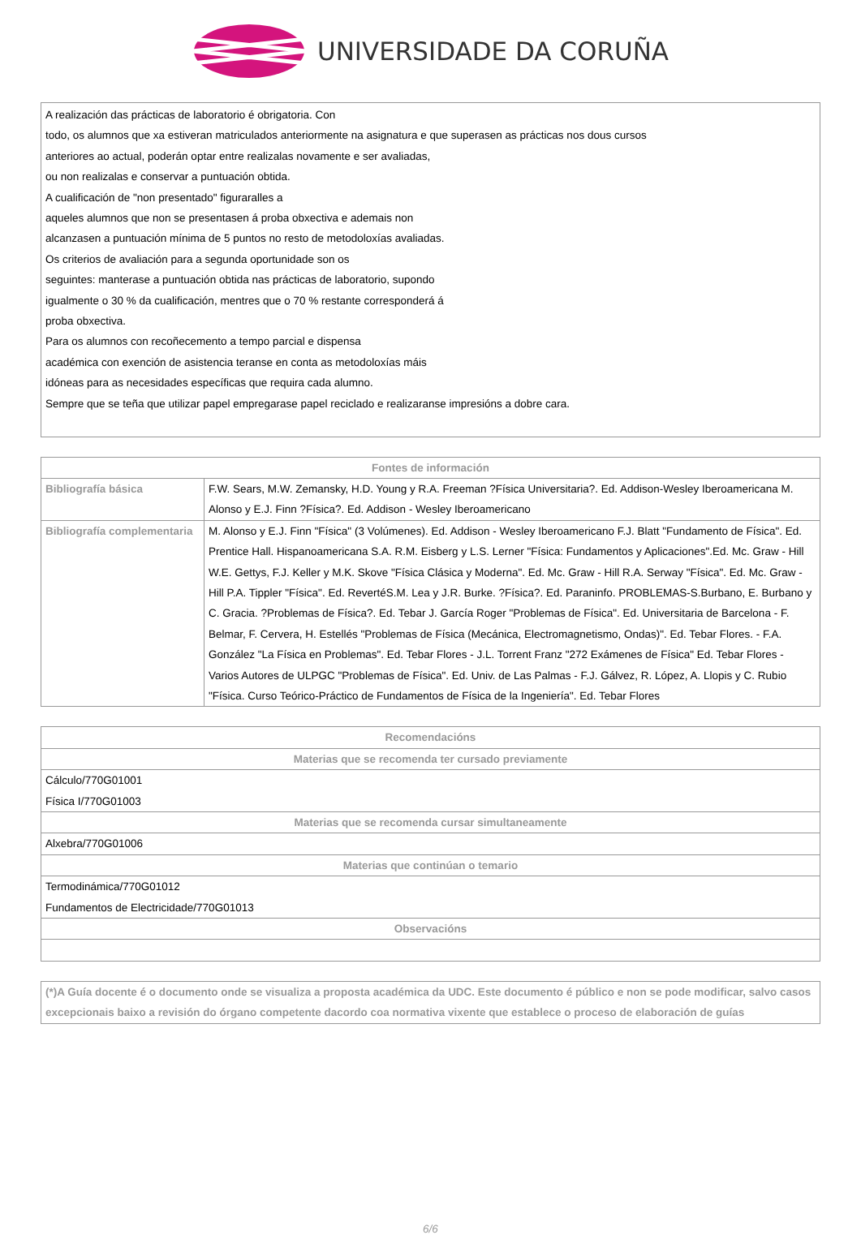UNIVERSIDADE DA CORUÑA
A realización das prácticas de laboratorio é obrigatoria. Con
todo, os alumnos que xa estiveran matriculados anteriormente na asignatura e que superasen as prácticas nos dous cursos
anteriores ao actual, poderán optar entre realizalas novamente e ser avaliadas,
ou non realizalas e conservar a puntuación obtida.
A cualificación de "non presentado" figuraralles a
aqueles alumnos que non se presentasen á proba obxectiva e ademais non
alcanzasen a puntuación mínima de 5 puntos no resto de metodoloxías avaliadas.
Os criterios de avaliación para a segunda oportunidade son os
seguintes: manterase a puntuación obtida nas prácticas de laboratorio, supondo
igualmente o 30 % da cualificación, mentres que o 70 % restante corresponderá á
proba obxectiva.
Para os alumnos con recoñecemento a tempo parcial e dispensa
académica con exención de asistencia teranse en conta as metodoloxías máis
idóneas para as necesidades específicas que requira cada alumno.
Sempre que se teña que utilizar papel empregarase papel reciclado e realizaranse impresións a dobre cara.
| Fontes de información | |
| --- | --- |
| Bibliografía básica | F.W. Sears, M.W. Zemansky, H.D. Young y R.A. Freeman ?Física Universitaria?. Ed. Addison-Wesley Iberoamericana M. Alonso y E.J. Finn ?Física?. Ed. Addison - Wesley Iberoamericano |
| Bibliografía complementaria | M. Alonso y E.J. Finn "Física" (3 Volúmenes). Ed. Addison - Wesley Iberoamericano F.J. Blatt "Fundamento de Física". Ed. Prentice Hall. Hispanoamericana S.A. R.M. Eisberg y L.S. Lerner "Física: Fundamentos y Aplicaciones".Ed. Mc. Graw - Hill W.E. Gettys, F.J. Keller y M.K. Skove "Física Clásica y Moderna". Ed. Mc. Graw - Hill R.A. Serway "Física". Ed. Mc. Graw - Hill P.A. Tippler "Física". Ed. RevertéS.M. Lea y J.R. Burke. ?Física?. Ed. Paraninfo. PROBLEMAS-S.Burbano, E. Burbano y C. Gracia. ?Problemas de Física?. Ed. Tebar J. García Roger "Problemas de Física". Ed. Universitaria de Barcelona - F. Belmar, F. Cervera, H. Estellés "Problemas de Física (Mecánica, Electromagnetismo, Ondas)". Ed. Tebar Flores. - F.A. González "La Física en Problemas". Ed. Tebar Flores - J.L. Torrent Franz "272 Exámenes de Física" Ed. Tebar Flores - Varios Autores de ULPGC "Problemas de Física". Ed. Univ. de Las Palmas - F.J. Gálvez, R. López, A. Llopis y C. Rubio "Física. Curso Teórico-Práctico de Fundamentos de Física de la Ingeniería". Ed. Tebar Flores |
| Recomendacións |
| --- |
| Materias que se recomenda ter cursado previamente |
| Cálculo/770G01001 Física I/770G01003 |
| Materias que se recomenda cursar simultaneamente |
| Alxebra/770G01006 |
| Materias que continúan o temario |
| Termodinámica/770G01012 Fundamentos de Electricidade/770G01013 |
| Observacións |
(*)A Guía docente é o documento onde se visualiza a proposta académica da UDC. Este documento é público e non se pode modificar, salvo casos excepcionais baixo a revisión do órgano competente dacordo coa normativa vixente que establece o proceso de elaboración de guías
6/6